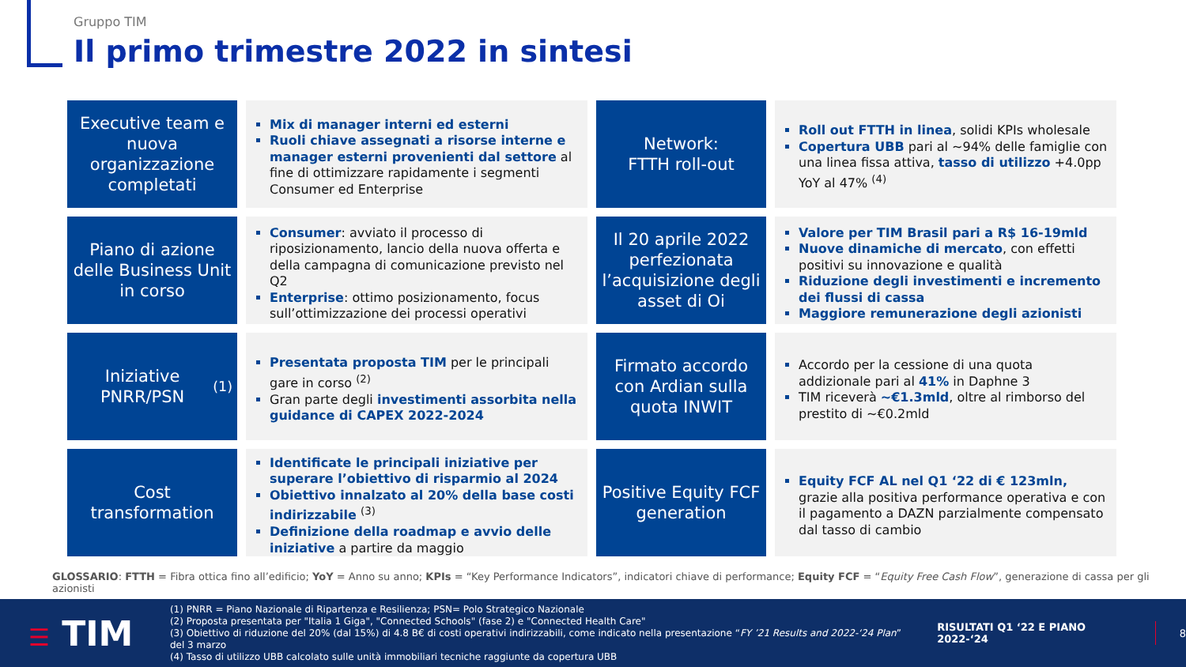Gruppo TIM
Il primo trimestre 2022 in sintesi
Executive team e nuova organizzazione completati
Mix di manager interni ed esterni
Ruoli chiave assegnati a risorse interne e manager esterni provenienti dal settore al fine di ottimizzare rapidamente i segmenti Consumer ed Enterprise
Network:
FTTH roll-out
Roll out FTTH in linea, solidi KPIs wholesale
Copertura UBB pari al ~94% delle famiglie con una linea fissa attiva, tasso di utilizzo +4.0pp YoY al 47% <sup>(4)</sup>
Piano di azione delle Business Unit in corso
Consumer: avviato il processo di riposizionamento, lancio della nuova offerta e della campagna di comunicazione previsto nel Q2
Enterprise: ottimo posizionamento, focus sull’ottimizzazione dei processi operativi
Il 20 aprile 2022 perfezionata l’acquisizione degli asset di Oi
Valore per TIM Brasil pari a R$ 16-19mld
Nuove dinamiche di mercato, con effetti positivi su innovazione e qualità
Riduzione degli investimenti e incremento dei flussi di cassa
Maggiore remunerazione degli azionisti
Iniziative PNRR/PSN <sup>(1)</sup>
Presentata proposta TIM per le principali gare in corso <sup>(2)</sup>
Gran parte degli investimenti assorbita nella guidance di CAPEX 2022-2024
Firmato accordo con Ardian sulla quota INWIT
Accordo per la cessione di una quota addizionale pari al 41% in Daphne 3
TIM riceverà ~€1.3mld, oltre al rimborso del prestito di ~€0.2mld
Cost transformation
Identificate le principali iniziative per superare l’obiettivo di risparmio al 2024
Obiettivo innalzato al 20% della base costi indirizzabile <sup>(3)</sup>
Definizione della roadmap e avvio delle iniziative a partire da maggio
Positive Equity FCF generation
Equity FCF AL nel Q1 ‘22 di € 123mln, grazie alla positiva performance operativa e con il pagamento a DAZN parzialmente compensato dal tasso di cambio
GLOSSARIO: FTTH = Fibra ottica fino all’edificio; YoY = Anno su anno; KPIs = “Key Performance Indicators”, indicatori chiave di performance; Equity FCF = “Equity Free Cash Flow”, generazione di cassa per gli azionisti
☰ TIM
(1) PNRR = Piano Nazionale di Ripartenza e Resilienza; PSN= Polo Strategico Nazionale
(2) Proposta presentata per "Italia 1 Giga", "Connected Schools" (fase 2) e "Connected Health Care"
(3) Obiettivo di riduzione del 20% (dal 15%) di 4.8 B€ di costi operativi indirizzabili, come indicato nella presentazione “FY ’21 Results and 2022-‘24 Plan” del 3 marzo
(4) Tasso di utilizzo UBB calcolato sulle unità immobiliari tecniche raggiunte da copertura UBB
RISULTATI Q1 ‘22 E PIANO 2022-‘24
8